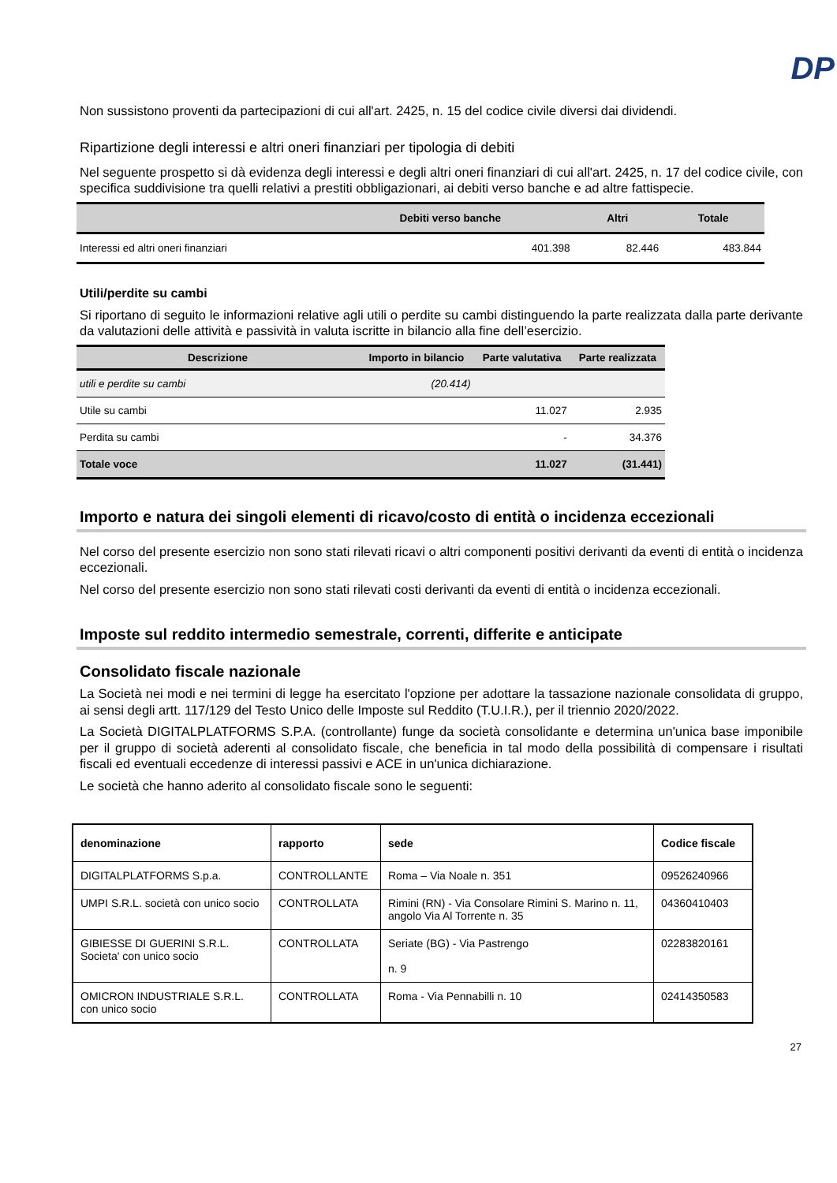DP
Non sussistono proventi da partecipazioni di cui all'art. 2425, n. 15 del codice civile diversi dai dividendi.
Ripartizione degli interessi e altri oneri finanziari per tipologia di debiti
Nel seguente prospetto si dà evidenza degli interessi e degli altri oneri finanziari di cui all'art. 2425, n. 17 del codice civile, con specifica suddivisione tra quelli relativi a prestiti obbligazionari, ai debiti verso banche e ad altre fattispecie.
| | Debiti verso banche | Altri | Totale |
| --- | --- | --- | --- |
| Interessi ed altri oneri finanziari | 401.398 | 82.446 | 483.844 |
Utili/perdite su cambi
Si riportano di seguito le informazioni relative agli utili o perdite su cambi distinguendo la parte realizzata dalla parte derivante da valutazioni delle attività e passività in valuta iscritte in bilancio alla fine dell’esercizio.
| Descrizione | Importo in bilancio | Parte valutativa | Parte realizzata |
| --- | --- | --- | --- |
| utili e perdite su cambi | (20.414) | | |
| Utile su cambi | | 11.027 | 2.935 |
| Perdita su cambi | | - | 34.376 |
| Totale voce | | 11.027 | (31.441) |
Importo e natura dei singoli elementi di ricavo/costo di entità o incidenza eccezionali
Nel corso del presente esercizio non sono stati rilevati ricavi o altri componenti positivi derivanti da eventi di entità o incidenza eccezionali.
Nel corso del presente esercizio non sono stati rilevati costi derivanti da eventi di entità o incidenza eccezionali.
Imposte sul reddito intermedio semestrale, correnti, differite e anticipate
Consolidato fiscale nazionale
La Società nei modi e nei termini di legge ha esercitato l'opzione per adottare la tassazione nazionale consolidata di gruppo, ai sensi degli artt. 117/129 del Testo Unico delle Imposte sul Reddito (T.U.I.R.), per il triennio 2020/2022.
La Società DIGITALPLATFORMS S.P.A. (controllante) funge da società consolidante e determina un'unica base imponibile per il gruppo di società aderenti al consolidato fiscale, che beneficia in tal modo della possibilità di compensare i risultati fiscali ed eventuali eccedenze di interessi passivi e ACE in un'unica dichiarazione.
Le società che hanno aderito al consolidato fiscale sono le seguenti:
| denominazione | rapporto | sede | Codice fiscale |
| --- | --- | --- | --- |
| DIGITALPLATFORMS S.p.a. | CONTROLLANTE | Roma – Via Noale n. 351 | 09526240966 |
| UMPI S.R.L. società con unico socio | CONTROLLATA | Rimini (RN) - Via Consolare Rimini S. Marino n. 11, angolo Via Al Torrente n. 35 | 04360410403 |
| GIBIESSE DI GUERINI S.R.L. Societa' con unico socio | CONTROLLATA | Seriate (BG) - Via Pastrengo n. 9 | 02283820161 |
| OMICRON INDUSTRIALE S.R.L. con unico socio | CONTROLLATA | Roma - Via Pennabilli n. 10 | 02414350583 |
27